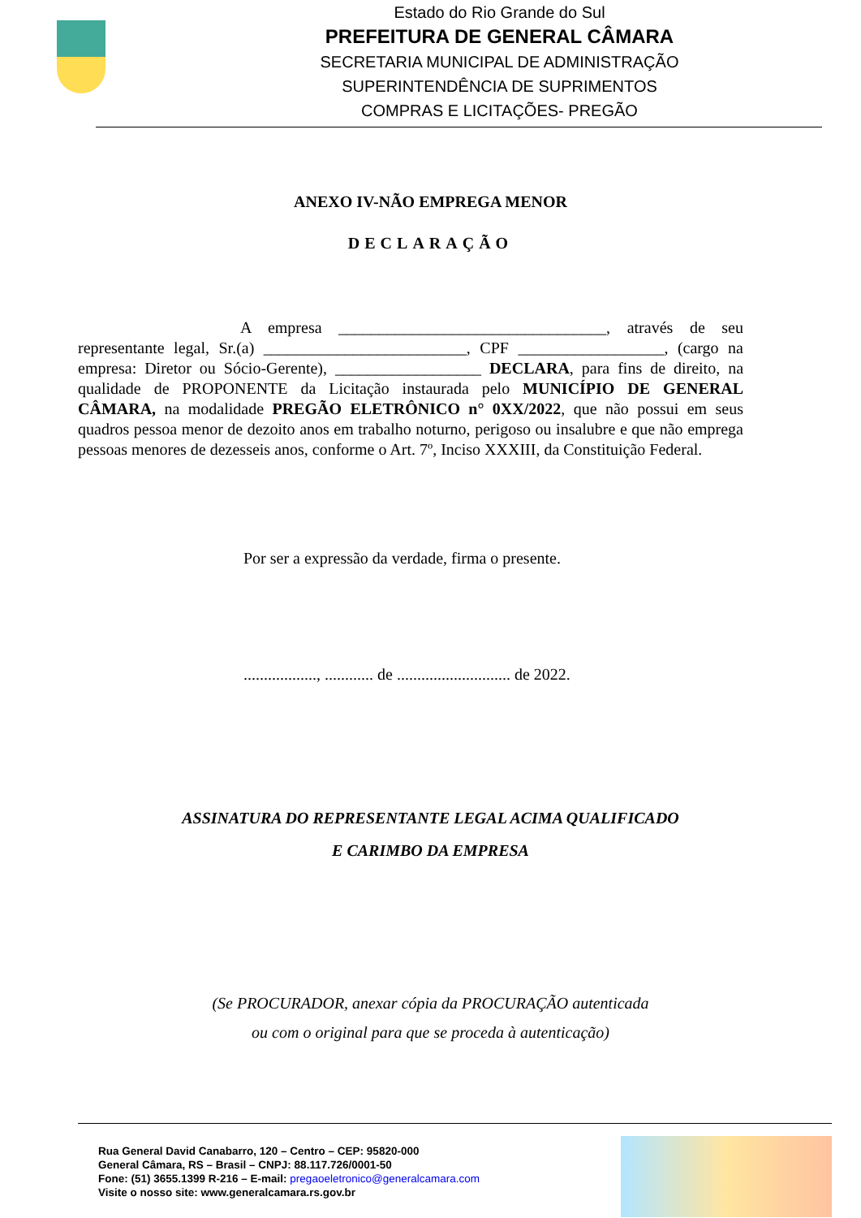Estado do Rio Grande do Sul
PREFEITURA DE GENERAL CÂMARA
SECRETARIA MUNICIPAL DE ADMINISTRAÇÃO
SUPERINTENDÊNCIA DE SUPRIMENTOS
COMPRAS E LICITAÇÕES- PREGÃO
ANEXO IV-NÃO EMPREGA MENOR
DECLARAÇÃO
A empresa _________________________________, através de seu representante legal, Sr.(a) _________________________, CPF __________________, (cargo na empresa: Diretor ou Sócio-Gerente), __________________ DECLARA, para fins de direito, na qualidade de PROPONENTE da Licitação instaurada pelo MUNICÍPIO DE GENERAL CÂMARA, na modalidade PREGÃO ELETRÔNICO n° 0XX/2022, que não possui em seus quadros pessoa menor de dezoito anos em trabalho noturno, perigoso ou insalubre e que não emprega pessoas menores de dezesseis anos, conforme o Art. 7º, Inciso XXXIII, da Constituição Federal.
Por ser a expressão da verdade, firma o presente.
.................., ............ de ............................ de 2022.
ASSINATURA DO REPRESENTANTE LEGAL ACIMA QUALIFICADO
E CARIMBO DA EMPRESA
(Se PROCURADOR, anexar cópia da PROCURAÇÃO autenticada
ou com o original para que se proceda à autenticação)
Rua General David Canabarro, 120 – Centro – CEP: 95820-000
General Câmara, RS – Brasil – CNPJ: 88.117.726/0001-50
Fone: (51) 3655.1399 R-216 – E-mail: pregaoeletronico@generalcamara.com
Visite o nosso site: www.generalcamara.rs.gov.br